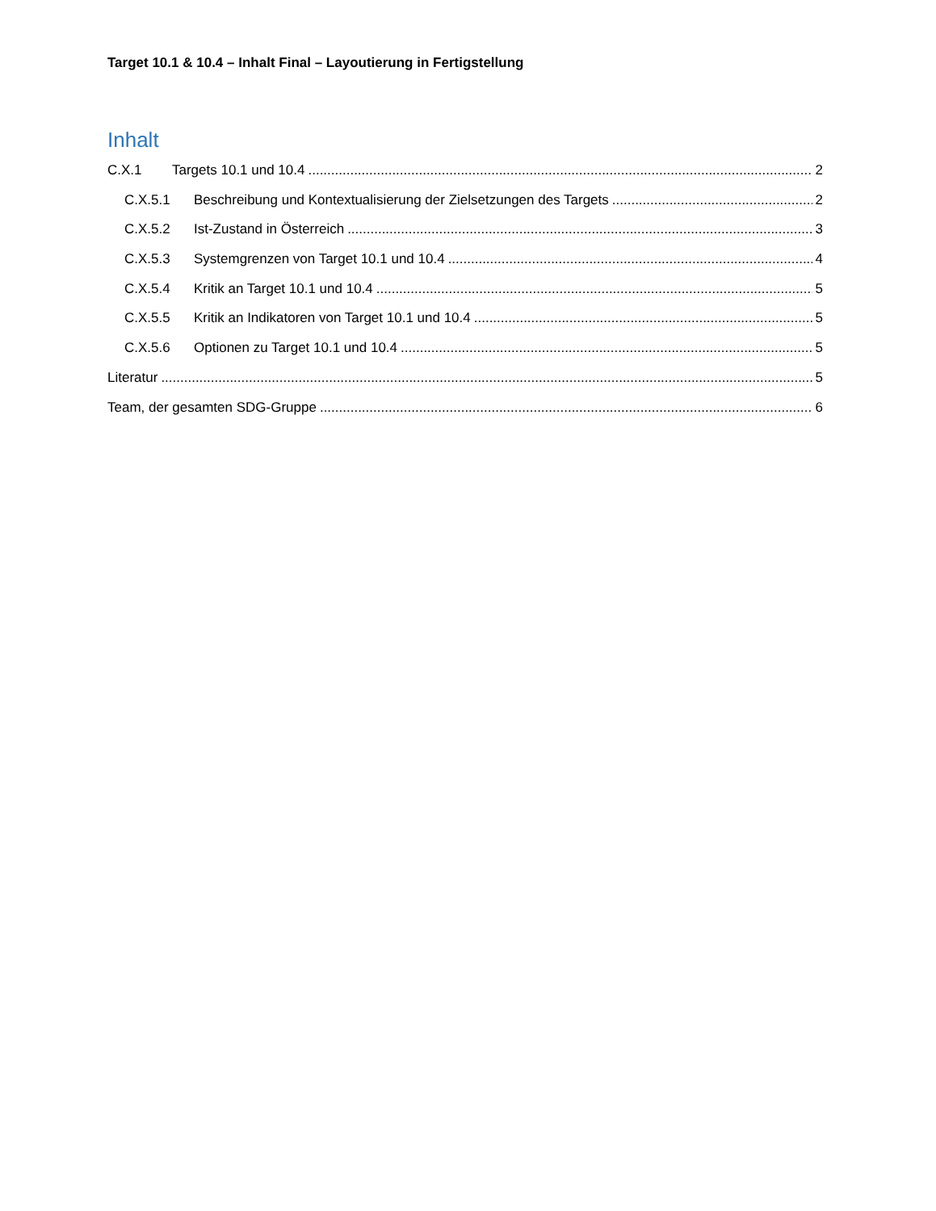Target 10.1 & 10.4 – Inhalt Final – Layoutierung in Fertigstellung
Inhalt
C.X.1 Targets 10.1 und 10.4 2
C.X.5.1 Beschreibung und Kontextualisierung der Zielsetzungen des Targets 2
C.X.5.2 Ist-Zustand in Österreich 3
C.X.5.3 Systemgrenzen von Target 10.1 und 10.4 4
C.X.5.4 Kritik an Target 10.1 und 10.4 5
C.X.5.5 Kritik an Indikatoren von Target 10.1 und 10.4 5
C.X.5.6 Optionen zu Target 10.1 und 10.4 5
Literatur 5
Team, der gesamten SDG-Gruppe 6